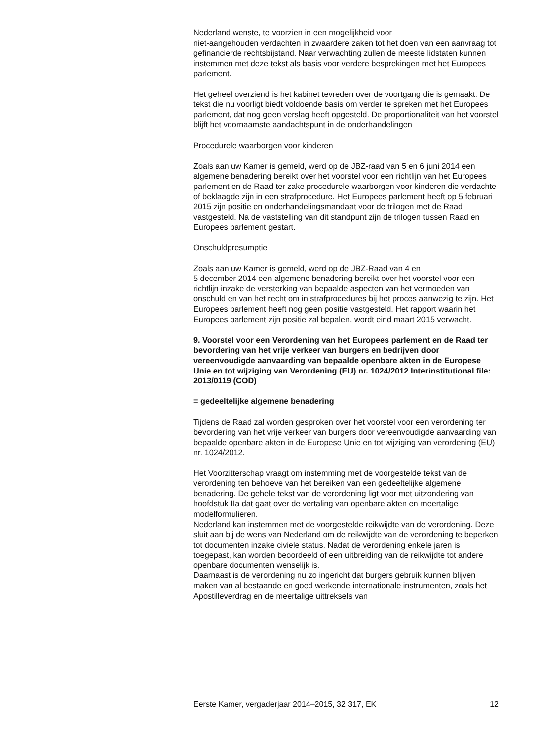Nederland wenste, te voorzien in een mogelijkheid voor
niet-aangehouden verdachten in zwaardere zaken tot het doen van een aanvraag tot gefinancierde rechtsbijstand. Naar verwachting zullen de meeste lidstaten kunnen instemmen met deze tekst als basis voor verdere besprekingen met het Europees parlement.
Het geheel overziend is het kabinet tevreden over de voortgang die is gemaakt. De tekst die nu voorligt biedt voldoende basis om verder te spreken met het Europees parlement, dat nog geen verslag heeft opgesteld. De proportionaliteit van het voorstel blijft het voornaamste aandachtspunt in de onderhandelingen
Procedurele waarborgen voor kinderen
Zoals aan uw Kamer is gemeld, werd op de JBZ-raad van 5 en 6 juni 2014 een algemene benadering bereikt over het voorstel voor een richtlijn van het Europees parlement en de Raad ter zake procedurele waarborgen voor kinderen die verdachte of beklaagde zijn in een strafprocedure. Het Europees parlement heeft op 5 februari 2015 zijn positie en onderhandelingsmandaat voor de trilogen met de Raad vastgesteld. Na de vaststelling van dit standpunt zijn de trilogen tussen Raad en Europees parlement gestart.
Onschuldpresumptie
Zoals aan uw Kamer is gemeld, werd op de JBZ-Raad van 4 en
5 december 2014 een algemene benadering bereikt over het voorstel voor een richtlijn inzake de versterking van bepaalde aspecten van het vermoeden van onschuld en van het recht om in strafprocedures bij het proces aanwezig te zijn. Het Europees parlement heeft nog geen positie vastgesteld. Het rapport waarin het Europees parlement zijn positie zal bepalen, wordt eind maart 2015 verwacht.
9. Voorstel voor een Verordening van het Europees parlement en de Raad ter bevordering van het vrije verkeer van burgers en bedrijven door vereenvoudigde aanvaarding van bepaalde openbare akten in de Europese Unie en tot wijziging van Verordening (EU) nr. 1024/2012 Interinstitutional file: 2013/0119 (COD)
= gedeeltelijke algemene benadering
Tijdens de Raad zal worden gesproken over het voorstel voor een verordening ter bevordering van het vrije verkeer van burgers door vereenvoudigde aanvaarding van bepaalde openbare akten in de Europese Unie en tot wijziging van verordening (EU) nr. 1024/2012.
Het Voorzitterschap vraagt om instemming met de voorgestelde tekst van de verordening ten behoeve van het bereiken van een gedeeltelijke algemene benadering. De gehele tekst van de verordening ligt voor met uitzondering van hoofdstuk IIa dat gaat over de vertaling van openbare akten en meertalige modelformulieren.
Nederland kan instemmen met de voorgestelde reikwijdte van de verordening. Deze sluit aan bij de wens van Nederland om de reikwijdte van de verordening te beperken tot documenten inzake civiele status. Nadat de verordening enkele jaren is toegepast, kan worden beoordeeld of een uitbreiding van de reikwijdte tot andere openbare documenten wenselijk is.
Daarnaast is de verordening nu zo ingericht dat burgers gebruik kunnen blijven maken van al bestaande en goed werkende internationale instrumenten, zoals het Apostilleverdrag en de meertalige uittreksels van
Eerste Kamer, vergaderjaar 2014–2015, 32 317, EK 12